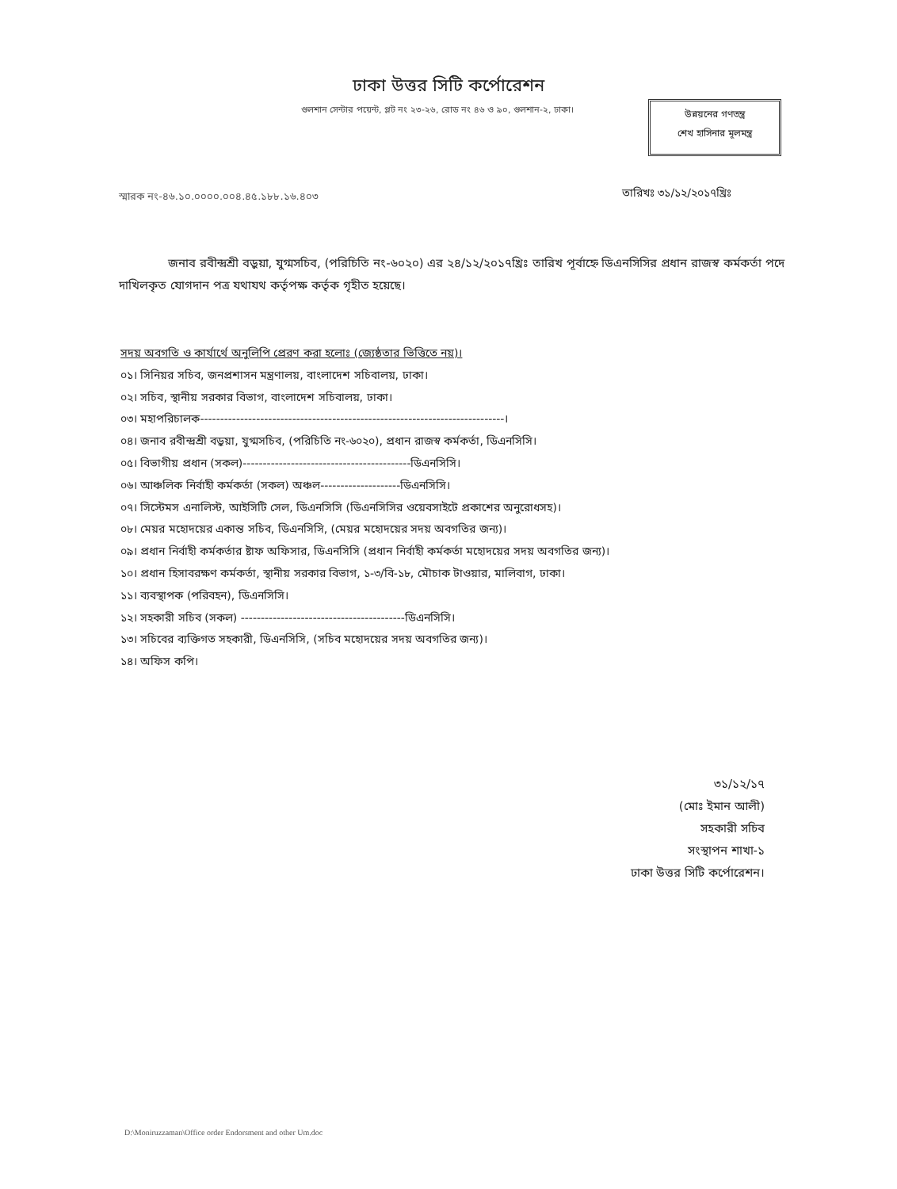ঢাকা উত্তর সিটি কর্পোরেশন
গুলশান সেন্টার পয়েন্ট, প্লট নং ২৩-২৬, রোড নং ৪৬ ও ৯০, গুলশান-২, ঢাকা।
উন্নয়নের গণতন্ত্র
শেখ হাসিনার মূলমন্ত্র
স্মারক নং-৪৬.১০.০০০০.০০৪.৪৫.১৮৮.১৬.৪০৩
তারিখঃ ৩১/১২/২০১৭খ্রিঃ
জনাব রবীন্দ্রশ্রী বড়ুয়া, যুগ্মসচিব, (পরিচিতি নং-৬০২০) এর ২৪/১২/২০১৭খ্রিঃ তারিখ পূর্বাহ্নে ডিএনসিসির প্রধান রাজস্ব কর্মকর্তা পদে দাখিলকৃত যোগদান পত্র যথাযথ কর্তৃপক্ষ কর্তৃক গৃহীত হয়েছে।
সদয় অবগতি ও কার্যার্থে অনুলিপি প্রেরণ করা হলোঃ (জ্যেষ্ঠতার ভিত্তিতে নয়)।
০১। সিনিয়র সচিব, জনপ্রশাসন মন্ত্রণালয়, বাংলাদেশ সচিবালয়, ঢাকা।
০২। সচিব, স্থানীয় সরকার বিভাগ, বাংলাদেশ সচিবালয়, ঢাকা।
০৩। মহাপরিচালক----------------------------------------------------------------------------।
০৪। জনাব রবীন্দ্রশ্রী বড়ুয়া, যুগ্মসচিব, (পরিচিতি নং-৬০২০), প্রধান রাজস্ব কর্মকর্তা, ডিএনসিসি।
০৫। বিভাগীয় প্রধান (সকল)------------------------------------------ডিএনসিসি।
০৬। আঞ্চলিক নির্বাহী কর্মকর্তা (সকল) অঞ্চল--------------------ডিএনসিসি।
০৭। সিস্টেমস এনালিস্ট, আইসিটি সেল, ডিএনসিসি (ডিএনসিসির ওয়েবসাইটে প্রকাশের অনুরোধসহ)।
০৮। মেয়র মহোদয়ের একান্ত সচিব, ডিএনসিসি, (মেয়র মহোদয়ের সদয় অবগতির জন্য)।
০৯। প্রধান নির্বাহী কর্মকর্তার ষ্টাফ অফিসার, ডিএনসিসি (প্রধান নির্বাহী কর্মকর্তা মহোদয়ের সদয় অবগতির জন্য)।
১০। প্রধান হিসাবরক্ষণ কর্মকর্তা, স্থানীয় সরকার বিভাগ, ১-৩/বি-১৮, মৌচাক টাওয়ার, মালিবাগ, ঢাকা।
১১। ব্যবস্থাপক (পরিবহন), ডিএনসিসি।
১২। সহকারী সচিব (সকল) -----------------------------------------ডিএনসিসি।
১৩। সচিবের ব্যক্তিগত সহকারী, ডিএনসিসি, (সচিব মহোদয়ের সদয় অবগতির জন্য)।
১৪। অফিস কপি।
৩১/১২/১৭
(মোঃ ইমান আলী)
সহকারী সচিব
সংস্থাপন শাখা-১
ঢাকা উত্তর সিটি কর্পোরেশন।
D:\Moniruzzaman\Office order Endorsment and other Um.doc